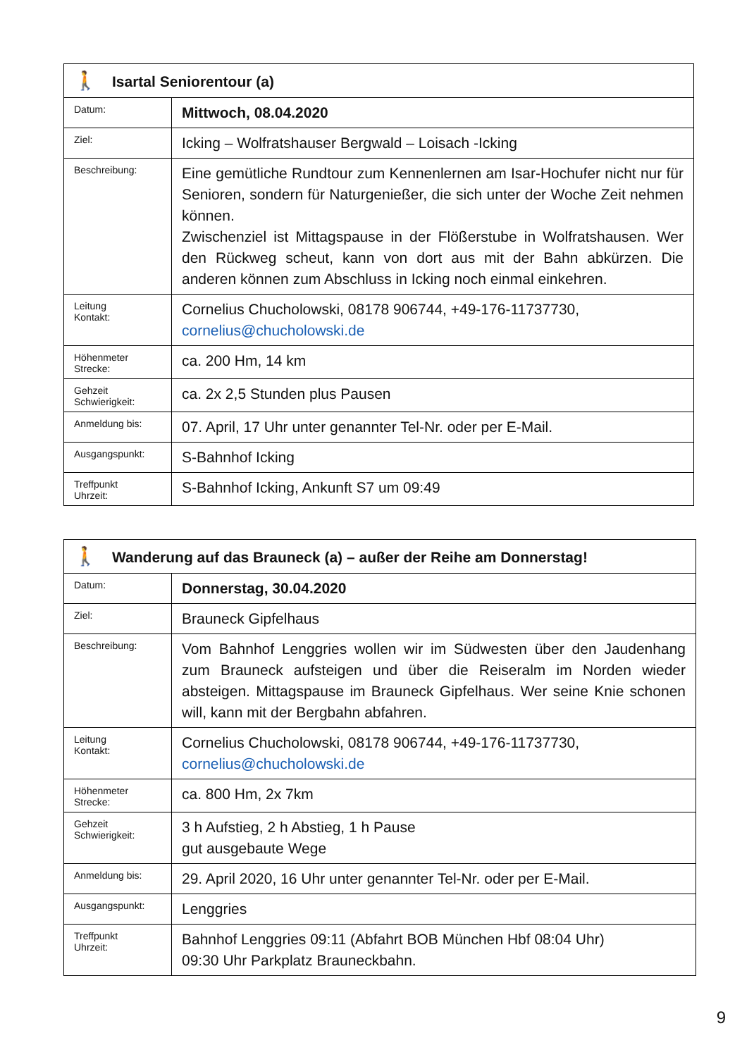| 🚶 Isartal Seniorentour (a) | |
| Datum: | Mittwoch, 08.04.2020 |
| Ziel: | Icking – Wolfratshauser Bergwald – Loisach -Icking |
| Beschreibung: | Eine gemütliche Rundtour zum Kennenlernen am Isar-Hochufer nicht nur für Senioren, sondern für Naturgenießer, die sich unter der Woche Zeit nehmen können. Zwischenziel ist Mittagspause in der Flößerstube in Wolfratshausen. Wer den Rückweg scheut, kann von dort aus mit der Bahn abkürzen. Die anderen können zum Abschluss in Icking noch einmal einkehren. |
| Leitung Kontakt: | Cornelius Chucholowski, 08178 906744, +49-176-11737730, cornelius@chucholowski.de |
| Höhenmeter Strecke: | ca. 200 Hm, 14 km |
| Gehzeit Schwierigkeit: | ca. 2x 2,5 Stunden plus Pausen |
| Anmeldung bis: | 07. April, 17 Uhr unter genannter Tel-Nr. oder per E-Mail. |
| Ausgangspunkt: | S-Bahnhof Icking |
| Treffpunkt Uhrzeit: | S-Bahnhof Icking, Ankunft S7 um 09:49 |
| 🚶 Wanderung auf das Brauneck (a) – außer der Reihe am Donnerstag! | |
| Datum: | Donnerstag, 30.04.2020 |
| Ziel: | Brauneck Gipfelhaus |
| Beschreibung: | Vom Bahnhof Lenggries wollen wir im Südwesten über den Jaudenhang zum Brauneck aufsteigen und über die Reiseralm im Norden wieder absteigen. Mittagspause im Brauneck Gipfelhaus. Wer seine Knie schonen will, kann mit der Bergbahn abfahren. |
| Leitung Kontakt: | Cornelius Chucholowski, 08178 906744, +49-176-11737730, cornelius@chucholowski.de |
| Höhenmeter Strecke: | ca. 800 Hm, 2x 7km |
| Gehzeit Schwierigkeit: | 3 h Aufstieg, 2 h Abstieg, 1 h Pause gut ausgebaute Wege |
| Anmeldung bis: | 29. April 2020, 16 Uhr unter genannter Tel-Nr. oder per E-Mail. |
| Ausgangspunkt: | Lenggries |
| Treffpunkt Uhrzeit: | Bahnhof Lenggries 09:11 (Abfahrt BOB München Hbf 08:04 Uhr) 09:30 Uhr Parkplatz Brauneckbahn. |
9